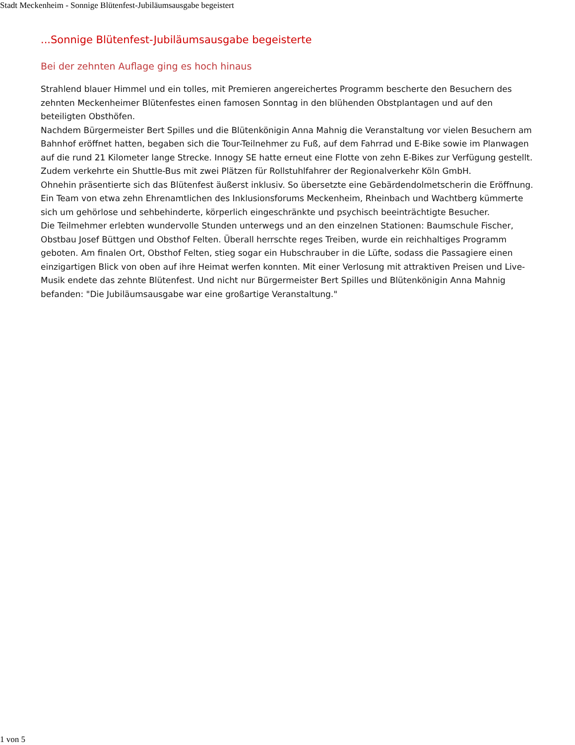Stadt Meckenheim - Sonnige Blütenfest-Jubiläumsausgabe begeistert
...Sonnige Blütenfest-Jubiläumsausgabe begeisterte
Bei der zehnten Auflage ging es hoch hinaus
Strahlend blauer Himmel und ein tolles, mit Premieren angereichertes Programm bescherte den Besuchern des zehnten Meckenheimer Blütenfestes einen famosen Sonntag in den blühenden Obstplantagen und auf den beteiligten Obsthöfen.
Nachdem Bürgermeister Bert Spilles und die Blütenkönigin Anna Mahnig die Veranstaltung vor vielen Besuchern am Bahnhof eröffnet hatten, begaben sich die Tour-Teilnehmer zu Fuß, auf dem Fahrrad und E-Bike sowie im Planwagen auf die rund 21 Kilometer lange Strecke. Innogy SE hatte erneut eine Flotte von zehn E-Bikes zur Verfügung gestellt. Zudem verkehrte ein Shuttle-Bus mit zwei Plätzen für Rollstuhlfahrer der Regionalverkehr Köln GmbH.
Ohnehin präsentierte sich das Blütenfest äußerst inklusiv. So übersetzte eine Gebärdendolmetscherin die Eröffnung. Ein Team von etwa zehn Ehrenamtlichen des Inklusionsforums Meckenheim, Rheinbach und Wachtberg kümmerte sich um gehörlose und sehbehinderte, körperlich eingeschränkte und psychisch beeinträchtigte Besucher.
Die Teilmehmer erlebten wundervolle Stunden unterwegs und an den einzelnen Stationen: Baumschule Fischer, Obstbau Josef Büttgen und Obsthof Felten. Überall herrschte reges Treiben, wurde ein reichhaltiges Programm geboten. Am finalen Ort, Obsthof Felten, stieg sogar ein Hubschrauber in die Lüfte, sodass die Passagiere einen einzigartigen Blick von oben auf ihre Heimat werfen konnten. Mit einer Verlosung mit attraktiven Preisen und Live-Musik endete das zehnte Blütenfest. Und nicht nur Bürgermeister Bert Spilles und Blütenkönigin Anna Mahnig befanden: "Die Jubiläumsausgabe war eine großartige Veranstaltung."
1 von 5